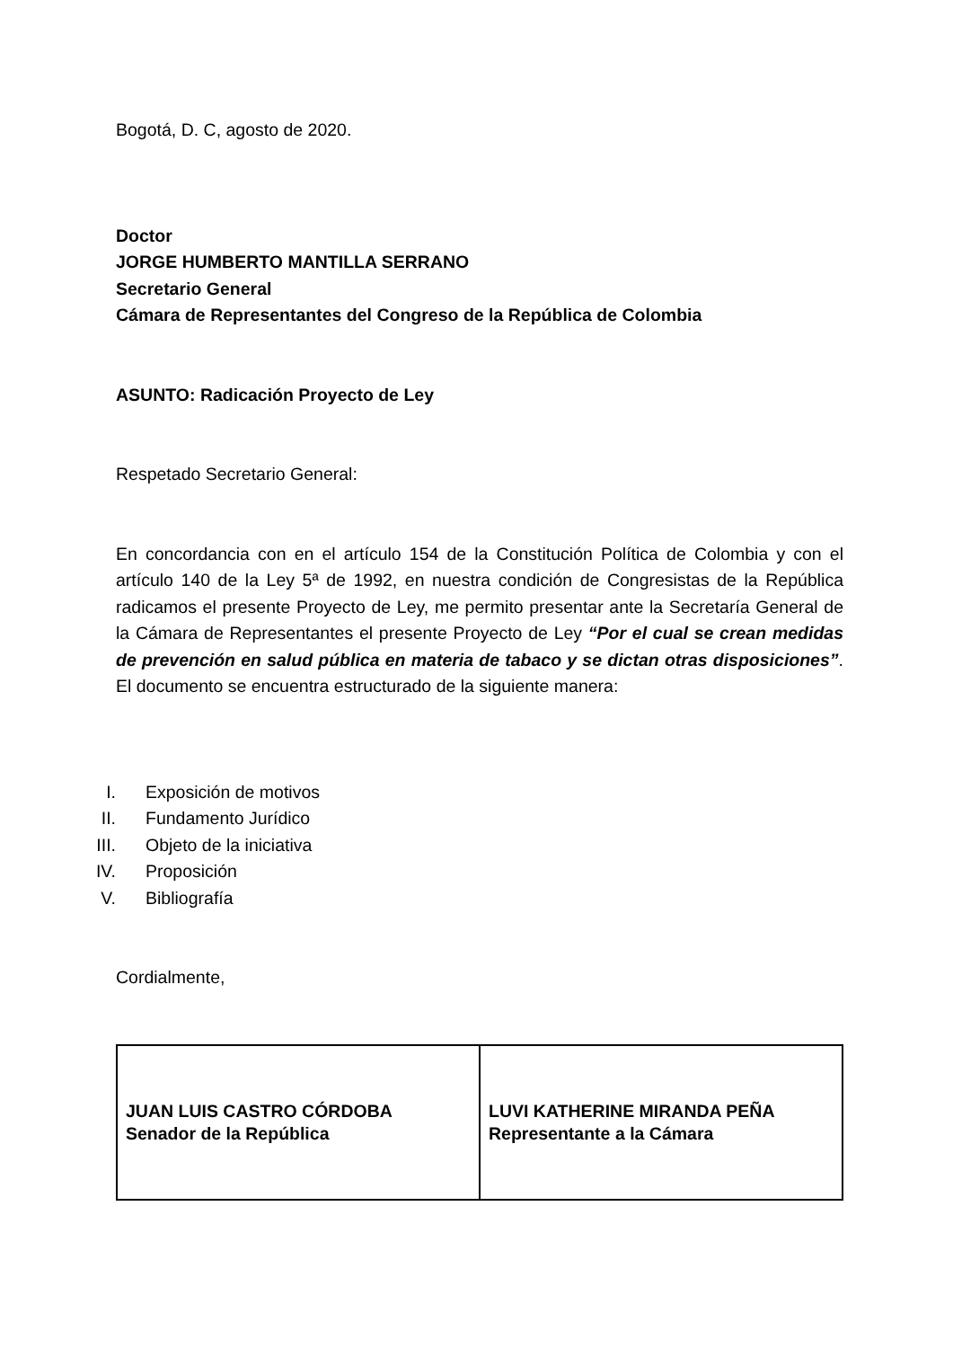Bogotá, D. C, agosto de 2020.
Doctor
JORGE HUMBERTO MANTILLA SERRANO
Secretario General
Cámara de Representantes del Congreso de la República de Colombia
ASUNTO: Radicación Proyecto de Ley
Respetado Secretario General:
En concordancia con en el artículo 154 de la Constitución Política de Colombia y con el artículo 140 de la Ley 5ª de 1992, en nuestra condición de Congresistas de la República radicamos el presente Proyecto de Ley, me permito presentar ante la Secretaría General de la Cámara de Representantes el presente Proyecto de Ley “Por el cual se crean medidas de prevención en salud pública en materia de tabaco y se dictan otras disposiciones”. El documento se encuentra estructurado de la siguiente manera:
I. Exposición de motivos
II. Fundamento Jurídico
III. Objeto de la iniciativa
IV. Proposición
V. Bibliografía
Cordialmente,
| JUAN LUIS CASTRO CÓRDOBA Senador de la República | LUVI KATHERINE MIRANDA PEÑA Representante a la Cámara |